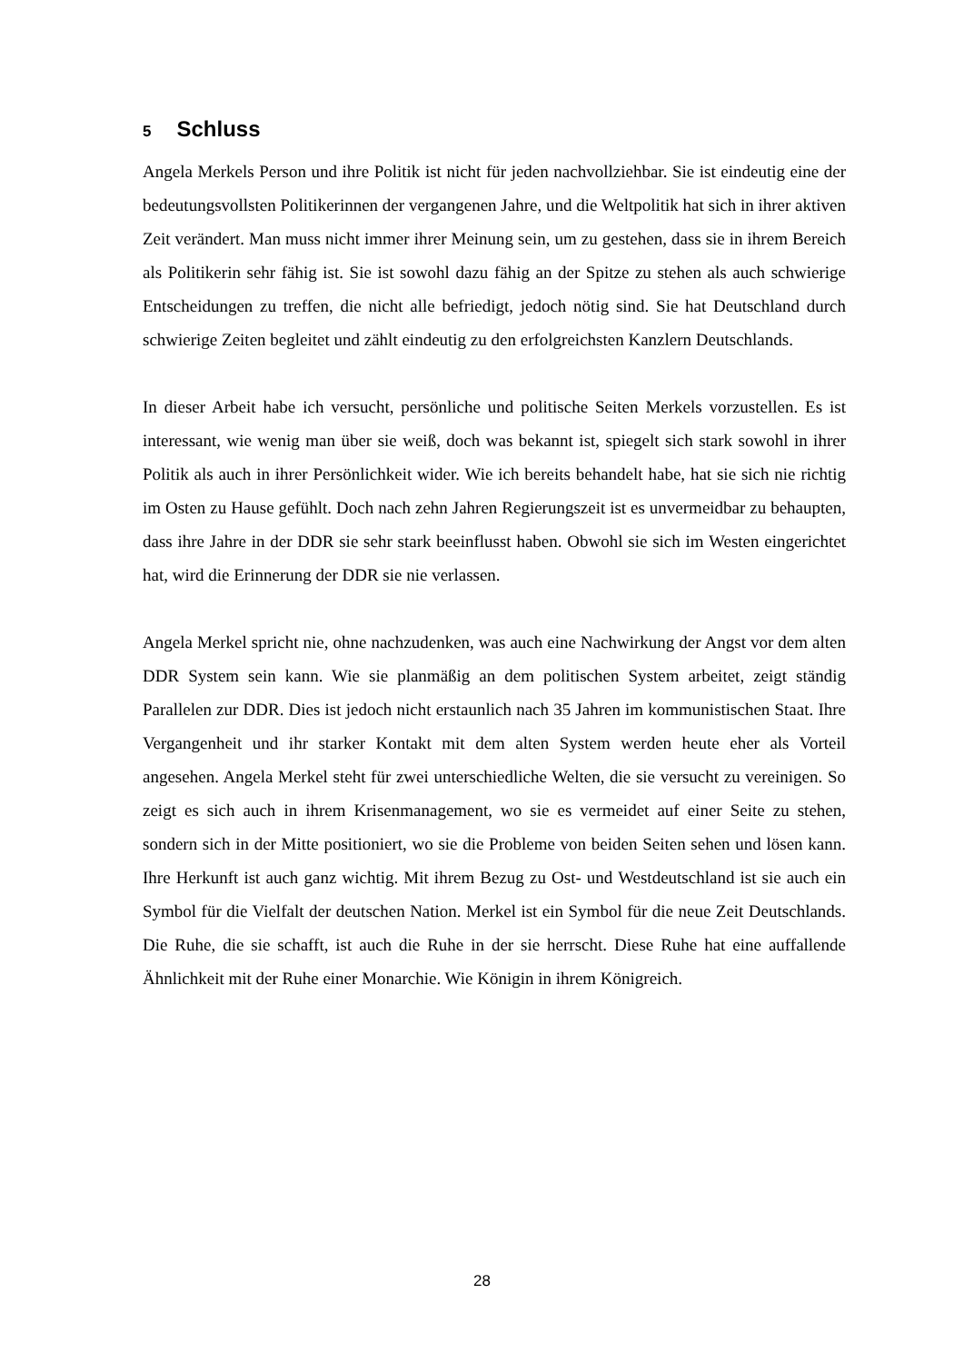5 Schluss
Angela Merkels Person und ihre Politik ist nicht für jeden nachvollziehbar. Sie ist eindeutig eine der bedeutungsvollsten Politikerinnen der vergangenen Jahre, und die Weltpolitik hat sich in ihrer aktiven Zeit verändert. Man muss nicht immer ihrer Meinung sein, um zu gestehen, dass sie in ihrem Bereich als Politikerin sehr fähig ist. Sie ist sowohl dazu fähig an der Spitze zu stehen als auch schwierige Entscheidungen zu treffen, die nicht alle befriedigt, jedoch nötig sind. Sie hat Deutschland durch schwierige Zeiten begleitet und zählt eindeutig zu den erfolgreichsten Kanzlern Deutschlands.
In dieser Arbeit habe ich versucht, persönliche und politische Seiten Merkels vorzustellen. Es ist interessant, wie wenig man über sie weiß, doch was bekannt ist, spiegelt sich stark sowohl in ihrer Politik als auch in ihrer Persönlichkeit wider. Wie ich bereits behandelt habe, hat sie sich nie richtig im Osten zu Hause gefühlt. Doch nach zehn Jahren Regierungszeit ist es unvermeidbar zu behaupten, dass ihre Jahre in der DDR sie sehr stark beeinflusst haben. Obwohl sie sich im Westen eingerichtet hat, wird die Erinnerung der DDR sie nie verlassen.
Angela Merkel spricht nie, ohne nachzudenken, was auch eine Nachwirkung der Angst vor dem alten DDR System sein kann. Wie sie planmäßig an dem politischen System arbeitet, zeigt ständig Parallelen zur DDR. Dies ist jedoch nicht erstaunlich nach 35 Jahren im kommunistischen Staat. Ihre Vergangenheit und ihr starker Kontakt mit dem alten System werden heute eher als Vorteil angesehen. Angela Merkel steht für zwei unterschiedliche Welten, die sie versucht zu vereinigen. So zeigt es sich auch in ihrem Krisenmanagement, wo sie es vermeidet auf einer Seite zu stehen, sondern sich in der Mitte positioniert, wo sie die Probleme von beiden Seiten sehen und lösen kann. Ihre Herkunft ist auch ganz wichtig. Mit ihrem Bezug zu Ost- und Westdeutschland ist sie auch ein Symbol für die Vielfalt der deutschen Nation. Merkel ist ein Symbol für die neue Zeit Deutschlands. Die Ruhe, die sie schafft, ist auch die Ruhe in der sie herrscht. Diese Ruhe hat eine auffallende Ähnlichkeit mit der Ruhe einer Monarchie. Wie Königin in ihrem Königreich.
28